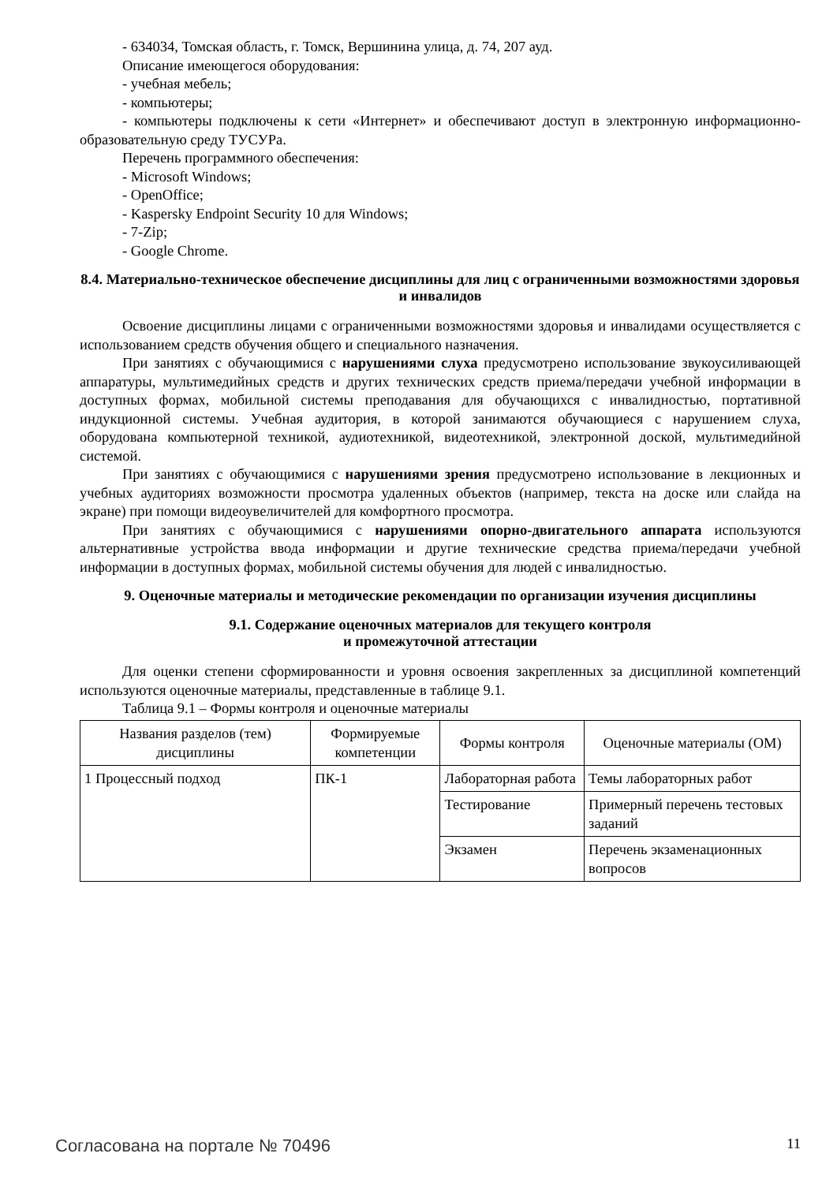- 634034, Томская область, г. Томск, Вершинина улица, д. 74, 207 ауд.
Описание имеющегося оборудования:
- учебная мебель;
- компьютеры;
- компьютеры подключены к сети «Интернет» и обеспечивают доступ в электронную информационно-образовательную среду ТУСУРа.
Перечень программного обеспечения:
- Microsoft Windows;
- OpenOffice;
- Kaspersky Endpoint Security 10 для Windows;
- 7-Zip;
- Google Chrome.
8.4. Материально-техническое обеспечение дисциплины для лиц с ограниченными возможностями здоровья и инвалидов
Освоение дисциплины лицами с ограниченными возможностями здоровья и инвалидами осуществляется с использованием средств обучения общего и специального назначения.
При занятиях с обучающимися с нарушениями слуха предусмотрено использование звукоусиливающей аппаратуры, мультимедийных средств и других технических средств приема/передачи учебной информации в доступных формах, мобильной системы преподавания для обучающихся с инвалидностью, портативной индукционной системы. Учебная аудитория, в которой занимаются обучающиеся с нарушением слуха, оборудована компьютерной техникой, аудиотехникой, видеотехникой, электронной доской, мультимедийной системой.
При занятиях с обучающимися с нарушениями зрения предусмотрено использование в лекционных и учебных аудиториях возможности просмотра удаленных объектов (например, текста на доске или слайда на экране) при помощи видеоувеличителей для комфортного просмотра.
При занятиях с обучающимися с нарушениями опорно-двигательного аппарата используются альтернативные устройства ввода информации и другие технические средства приема/передачи учебной информации в доступных формах, мобильной системы обучения для людей с инвалидностью.
9. Оценочные материалы и методические рекомендации по организации изучения дисциплины
9.1. Содержание оценочных материалов для текущего контроля
и промежуточной аттестации
Для оценки степени сформированности и уровня освоения закрепленных за дисциплиной компетенций используются оценочные материалы, представленные в таблице 9.1.
Таблица 9.1 – Формы контроля и оценочные материалы
| Названия разделов (тем) дисциплины | Формируемые компетенции | Формы контроля | Оценочные материалы (ОМ) |
| --- | --- | --- | --- |
| 1 Процессный подход | ПК-1 | Лабораторная работа | Темы лабораторных работ |
| | | Тестирование | Примерный перечень тестовых заданий |
| | | Экзамен | Перечень экзаменационных вопросов |
Согласована на портале № 70496 11